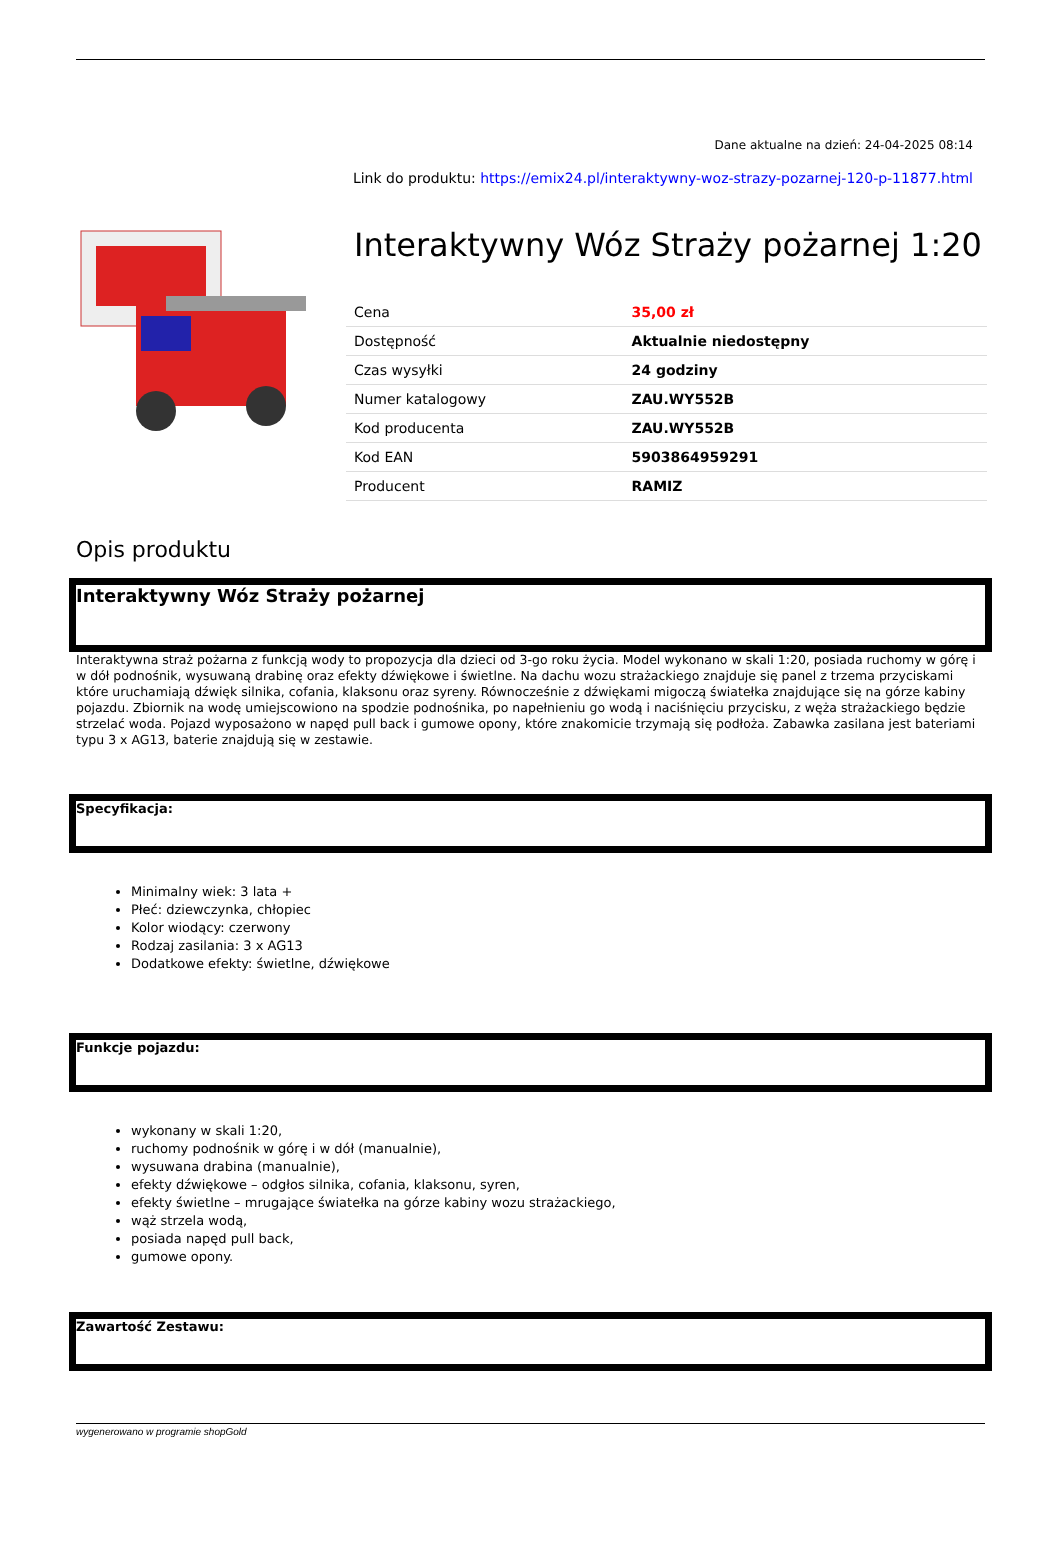Dane aktualne na dzień: 24-04-2025 08:14
Link do produktu: https://emix24.pl/interaktywny-woz-strazy-pozarnej-120-p-11877.html
Interaktywny Wóz Straży pożarnej 1:20
| Cena | 35,00 zł |
| Dostępność | Aktualnie niedostępny |
| Czas wysyłki | 24 godziny |
| Numer katalogowy | ZAU.WY552B |
| Kod producenta | ZAU.WY552B |
| Kod EAN | 5903864959291 |
| Producent | RAMIZ |
Opis produktu
Interaktywny Wóz Straży pożarnej
Interaktywna straż pożarna z funkcją wody to propozycja dla dzieci od 3-go roku życia. Model wykonano w skali 1:20, posiada ruchomy w górę i w dół podnośnik, wysuwaną drabinę oraz efekty dźwiękowe i świetlne. Na dachu wozu strażackiego znajduje się panel z trzema przyciskami które uruchamiają dźwięk silnika, cofania, klaksonu oraz syreny. Równocześnie z dźwiękami migoczą światełka znajdujące się na górze kabiny pojazdu. Zbiornik na wodę umiejscowiono na spodzie podnośnika, po napełnieniu go wodą i naciśnięciu przycisku, z węża strażackiego będzie strzelać woda. Pojazd wyposażono w napęd pull back i gumowe opony, które znakomicie trzymają się podłoża. Zabawka zasilana jest bateriami typu 3 x AG13, baterie znajdują się w zestawie.
Specyfikacja:
Minimalny wiek: 3 lata +
Płeć: dziewczynka, chłopiec
Kolor wiodący: czerwony
Rodzaj zasilania: 3 x AG13
Dodatkowe efekty: świetlne, dźwiękowe
Funkcje pojazdu:
wykonany w skali 1:20,
ruchomy podnośnik w górę i w dół (manualnie),
wysuwana drabina (manualnie),
efekty dźwiękowe – odgłos silnika, cofania, klaksonu, syren,
efekty świetlne – mrugające światełka na górze kabiny wozu strażackiego,
wąż strzela wodą,
posiada napęd pull back,
gumowe opony.
Zawartość Zestawu:
wygenerowano w programie shopGold